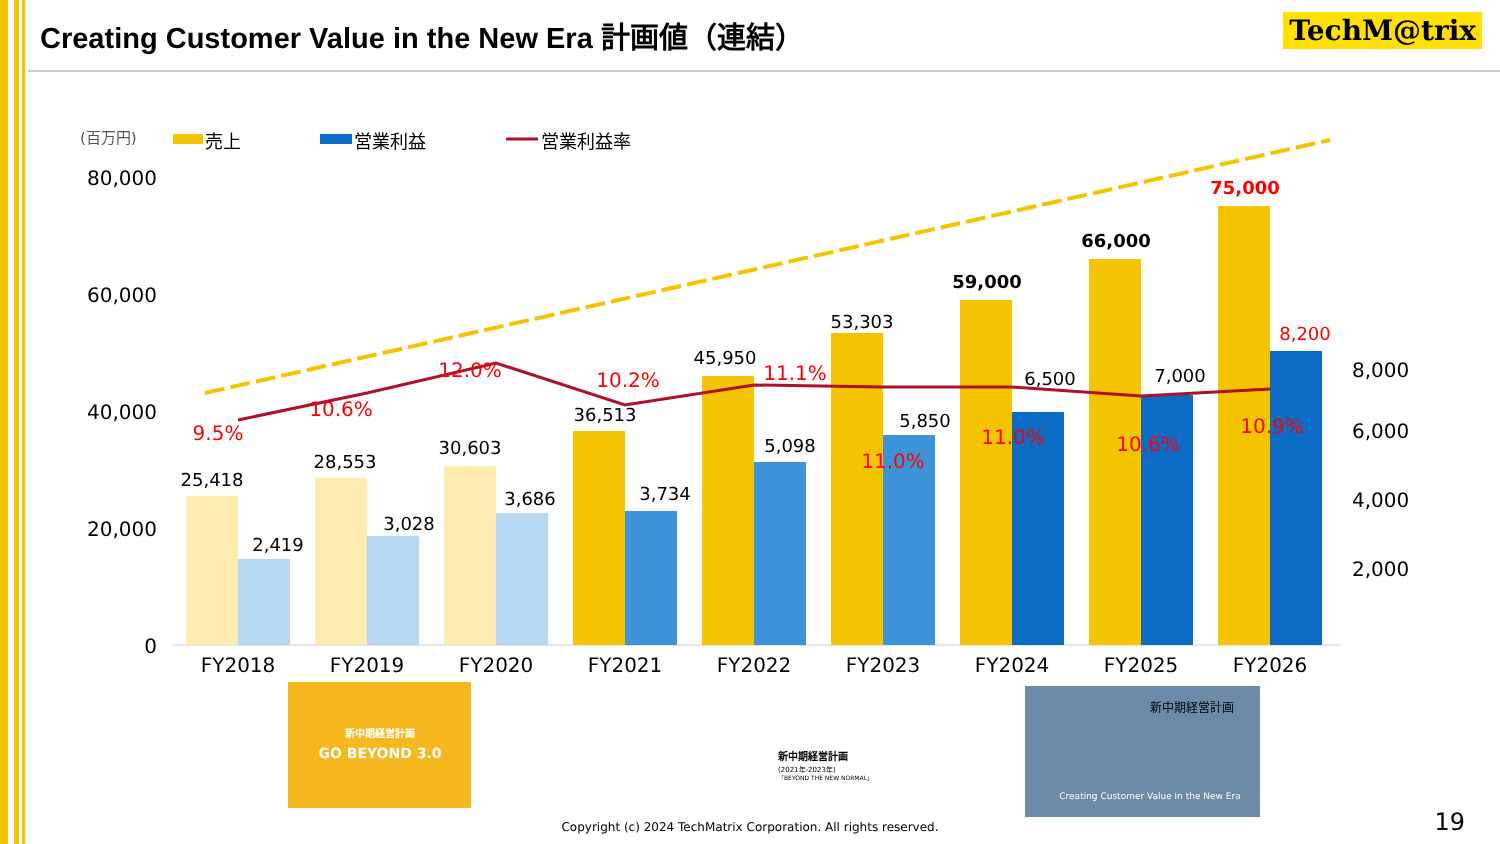Creating Customer Value in the New Era 計画値（連結）
TechM@trix
(百万円)
売上
営業利益
営業利益率
80,000
60,000
40,000
20,000
0
8,000
6,000
4,000
2,000
25,418
28,553
30,603
36,513
45,950
53,303
59,000
66,000
75,000
2,419
3,028
3,686
3,734
5,098
5,850
6,500
7,000
8,200
9.5%
10.6%
12.0%
10.2%
11.1%
11.0%
11.0%
10.6%
10.9%
FY2018
FY2019
FY2020
FY2021
FY2022
FY2023
FY2024
FY2025
FY2026
新中期経営計画
GO BEYOND 3.0
新中期経営計画
(2021年-2023年)
「BEYOND THE NEW NORMAL」
新中期経営計画
Creating Customer Value in the New Era
Copyright (c) 2024 TechMatrix Corporation. All rights reserved. 19